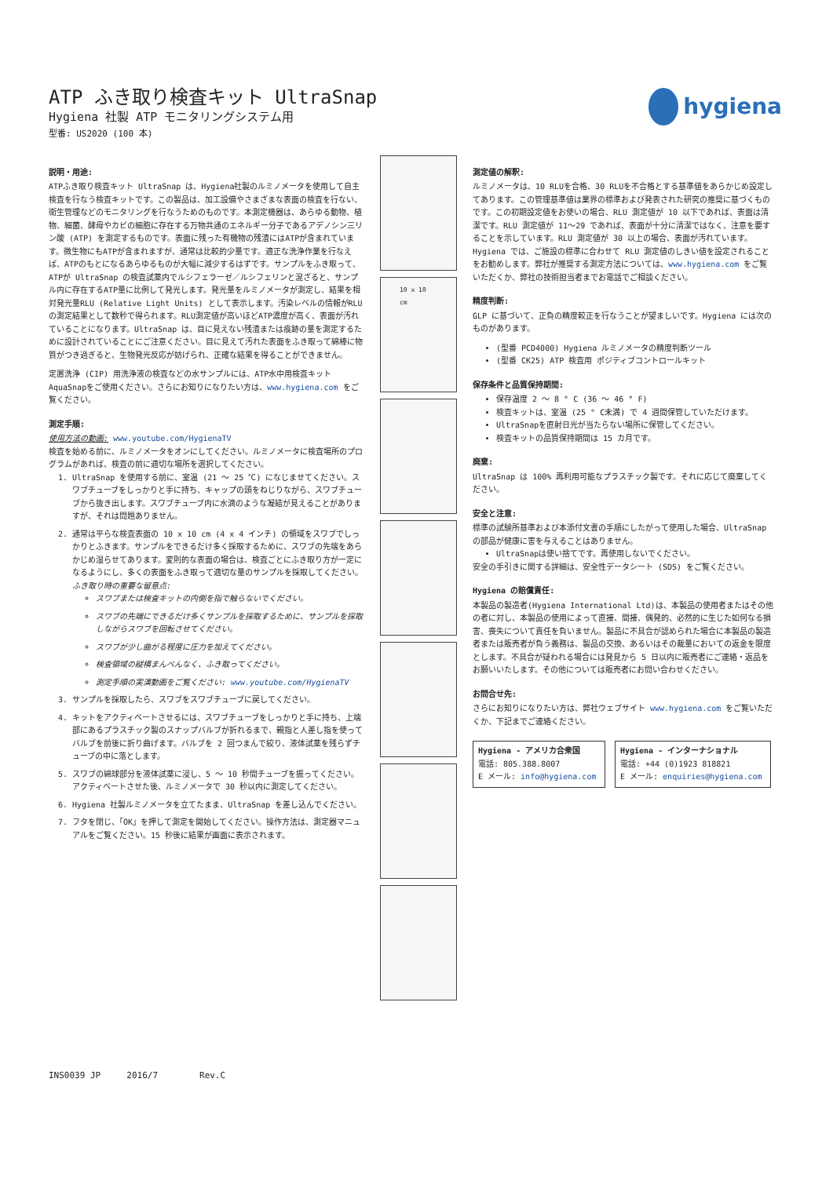hygiena
ATP ふき取り検査キット UltraSnap
Hygiena 社製 ATP モニタリングシステム用
型番: US2020 (100 本)
説明・用途:
ATPふき取り検査キット UltraSnap は、Hygiena社製のルミノメータを使用して自主検査を行なう検査キットです。この製品は、加工設備やさまざまな表面の検査を行ない、衛生管理などのモニタリングを行なうためのものです。本測定機器は、あらゆる動物、植物、細菌、酵母やカビの細胞に存在する万物共通のエネルギー分子であるアデノシン三リン酸 (ATP) を測定するものです。表面に残った有機物の残渣にはATPが含まれています。微生物にもATPが含まれますが、通常は比較的少量です。適正な洗浄作業を行なえば、ATPのもとになるあらゆるものが大幅に減少するはずです。サンプルをふき取って、ATPが UltraSnap の検査試薬内でルシフェラーゼ／ルシフェリンと混ざると、サンプル内に存在するATP量に比例して発光します。発光量をルミノメータが測定し、結果を相対発光量RLU (Relative Light Units) として表示します。汚染レベルの情報がRLUの測定結果として数秒で得られます。RLU測定値が高いほどATP濃度が高く、表面が汚れていることになります。UltraSnap は、目に見えない残渣または痕跡の量を測定するために設計されていることにご注意ください。目に見えて汚れた表面をふき取って綿棒に物質がつき過ぎると、生物発光反応が妨げられ、正確な結果を得ることができません。
定置洗浄 (CIP) 用洗浄液の検査などの水サンプルには、ATP水中用検査キット AquaSnapをご使用ください。さらにお知りになりたい方は、www.hygiena.com をご覧ください。
測定手順:
使用方法の動画: www.youtube.com/HygienaTV
検査を始める前に、ルミノメータをオンにしてください。ルミノメータに検査場所のプログラムがあれば、検査の前に適切な場所を選択してください。
1. UltraSnap を使用する前に、室温 (21 ～ 25 ℃) になじませてください。スワブチューブをしっかりと手に持ち、キャップの頭をねじりながら、スワブチューブから抜き出します。スワブチューブ内に水滴のような凝結が見えることがありますが、それは問題ありません。
2. 通常は平らな検査表面の 10 x 10 cm (4 x 4 インチ) の領域をスワブでしっかりとふきます。サンプルをできるだけ多く採取するために、スワブの先端をあらかじめ湿らせてあります。変則的な表面の場合は、検査ごとにふき取り方が一定になるようにし、多くの表面をふき取って適切な量のサンプルを採取してください。
ふき取り時の重要な留意点:
スワブまたは検査キットの内側を指で触らないでください。
スワブの先端にできるだけ多くサンプルを採取するために、サンプルを採取しながらスワブを回転させてください。
スワブが少し曲がる程度に圧力を加えてください。
検査領域の縦横まんべんなく、ふき取ってください。
測定手順の実演動画をご覧ください: www.youtube.com/HygienaTV
3. サンプルを採取したら、スワブをスワブチューブに戻してください。
4. キットをアクティベートさせるには、スワブチューブをしっかりと手に持ち、上端部にあるプラスチック製のスナップバルブが折れるまで、親指と人差し指を使ってバルブを前後に折り曲げます。バルブを 2 回つまんで絞り、液体試薬を残らずチューブの中に落とします。
5. スワブの綿球部分を液体試薬に浸し、5 ～ 10 秒間チューブを振ってください。アクティベートさせた後、ルミノメータで 30 秒以内に測定してください。
6. Hygiena 社製ルミノメータを立てたまま、UltraSnap を差し込んでください。
7. フタを閉じ、「OK」を押して測定を開始してください。操作方法は、測定器マニュアルをご覧ください。15 秒後に結果が画面に表示されます。
10 x 10 cm
測定値の解釈:
ルミノメータは、10 RLUを合格、30 RLUを不合格とする基準値をあらかじめ設定してあります。この管理基準値は業界の標準および発表された研究の推奨に基づくものです。この初期設定値をお使いの場合、RLU 測定値が 10 以下であれば、表面は清潔です。RLU 測定値が 11～29 であれば、表面が十分に清潔ではなく、注意を要することを示しています。RLU 測定値が 30 以上の場合、表面が汚れています。Hygiena では、ご施設の標準に合わせて RLU 測定値のしきい値を設定されることをお勧めします。弊社が推奨する測定方法については、www.hygiena.com をご覧いただくか、弊社の技術担当者までお電話でご相談ください。
精度判断:
GLP に基づいて、正負の精度較正を行なうことが望ましいです。Hygiena には次のものがあります。
(型番 PCD4000) Hygiena ルミノメータの精度判断ツール
(型番 CK25) ATP 検査用 ポジティブコントロールキット
保存条件と品質保持期間:
保存温度 2 ～ 8 ° C (36 ～ 46 ° F)
検査キットは、室温 (25 ° C未満) で 4 週間保管していただけます。
UltraSnapを直射日光が当たらない場所に保管してください。
検査キットの品質保持期間は 15 カ月です。
廃棄:
UltraSnap は 100% 再利用可能なプラスチック製です。それに応じて廃棄してください。
安全と注意:
標準の試験所基準および本添付文書の手順にしたがって使用した場合、UltraSnap の部品が健康に害を与えることはありません。
UltraSnapは使い捨てです。再使用しないでください。
安全の手引きに関する詳細は、安全性データシート (SDS) をご覧ください。
Hygiena の賠償責任:
本製品の製造者(Hygiena International Ltd)は、本製品の使用者またはその他の者に対し、本製品の使用によって直接、間接、偶発的、必然的に生じた如何なる損害、喪失について責任を負いません。製品に不具合が認められた場合に本製品の製造者または販売者が負う義務は、製品の交換、あるいはその裁量においての返金を限度とします。不具合が疑われる場合には発見から 5 日以内に販売者にご連絡・返品をお願いいたします。その他については販売者にお問い合わせください。
お問合せ先:
さらにお知りになりたい方は、弊社ウェブサイト www.hygiena.com をご覧いただくか、下記までご連絡ください。
Hygiena - アメリカ合衆国
電話: 805.388.8007
E メール: info@hygiena.com
Hygiena - インターナショナル
電話: +44 (0)1923 818821
E メール: enquiries@hygiena.com
INS0039 JP 2016/7 Rev.C